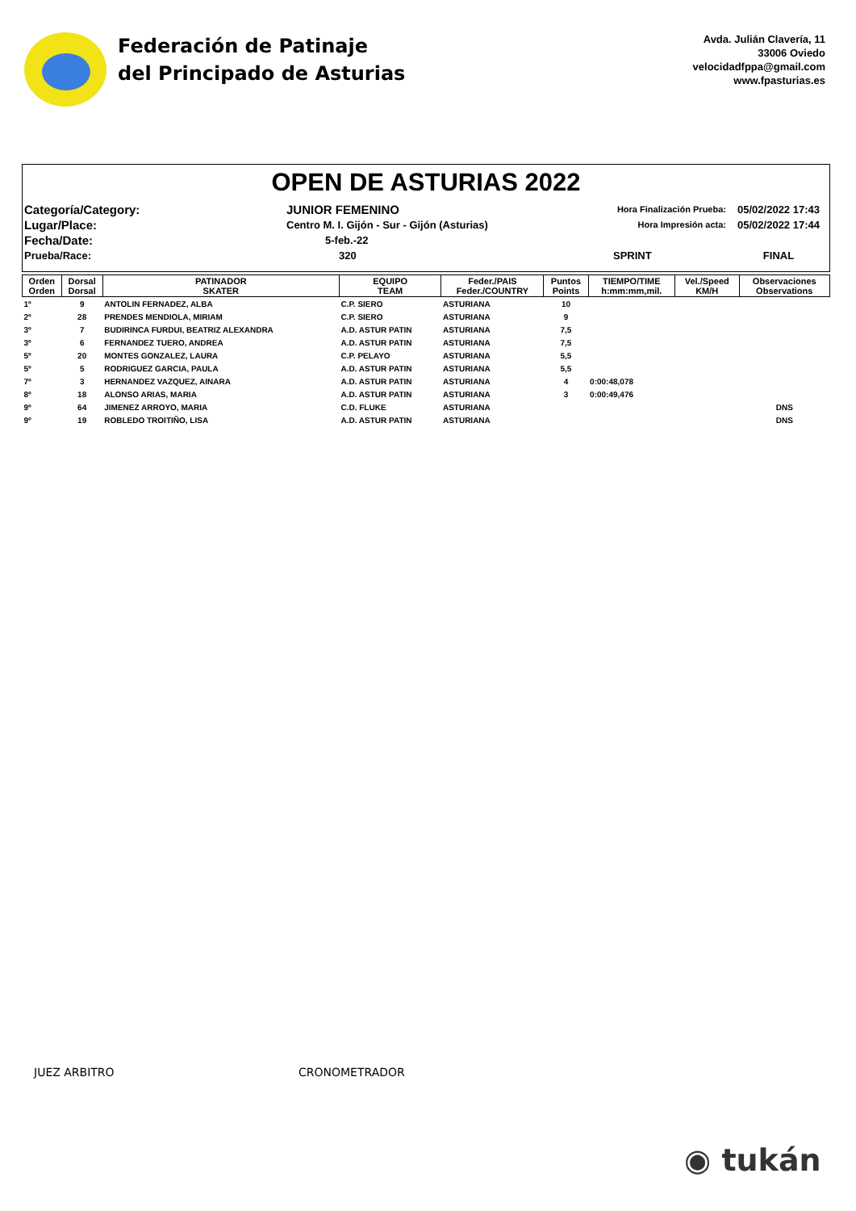Federación de Patinaje
del Principado de Asturias
Avda. Julián Clavería, 11
33006 Oviedo
velocidadfppa@gmail.com
www.fpasturias.es
OPEN DE ASTURIAS 2022
Categoría/Category:
JUNIOR FEMENINO
Hora Finalización Prueba:
05/02/2022 17:43
Lugar/Place:
Centro M. I. Gijón - Sur - Gijón (Asturias)
Hora Impresión acta:
05/02/2022 17:44
Fecha/Date:
5-feb.-22
Prueba/Race:
320
SPRINT
FINAL
| Orden Orden | Dorsal Dorsal | PATINADOR SKATER | EQUIPO TEAM | Feder./PAIS Feder./COUNTRY | Puntos Points | TIEMPO/TIME h:mm:mm,mil. | Vel./Speed KM/H | Observaciones Observations |
| --- | --- | --- | --- | --- | --- | --- | --- | --- |
| 1º | 9 | ANTOLIN FERNADEZ, ALBA | C.P. SIERO | ASTURIANA | 10 | | | |
| 2º | 28 | PRENDES MENDIOLA, MIRIAM | C.P. SIERO | ASTURIANA | 9 | | | |
| 3º | 7 | BUDIRINCA FURDUI, BEATRIZ ALEXANDRA | A.D. ASTUR PATIN | ASTURIANA | 7,5 | | | |
| 3º | 6 | FERNANDEZ TUERO, ANDREA | A.D. ASTUR PATIN | ASTURIANA | 7,5 | | | |
| 5º | 20 | MONTES GONZALEZ, LAURA | C.P. PELAYO | ASTURIANA | 5,5 | | | |
| 5º | 5 | RODRIGUEZ GARCIA, PAULA | A.D. ASTUR PATIN | ASTURIANA | 5,5 | | | |
| 7º | 3 | HERNANDEZ VAZQUEZ, AINARA | A.D. ASTUR PATIN | ASTURIANA | 4 | 0:00:48,078 | | |
| 8º | 18 | ALONSO ARIAS, MARIA | A.D. ASTUR PATIN | ASTURIANA | 3 | 0:00:49,476 | | |
| 9º | 64 | JIMENEZ ARROYO, MARIA | C.D. FLUKE | ASTURIANA | | | | DNS |
| 9º | 19 | ROBLEDO TROITIÑO, LISA | A.D. ASTUR PATIN | ASTURIANA | | | | DNS |
JUEZ ARBITRO CRONOMETRADOR
◉ tukán